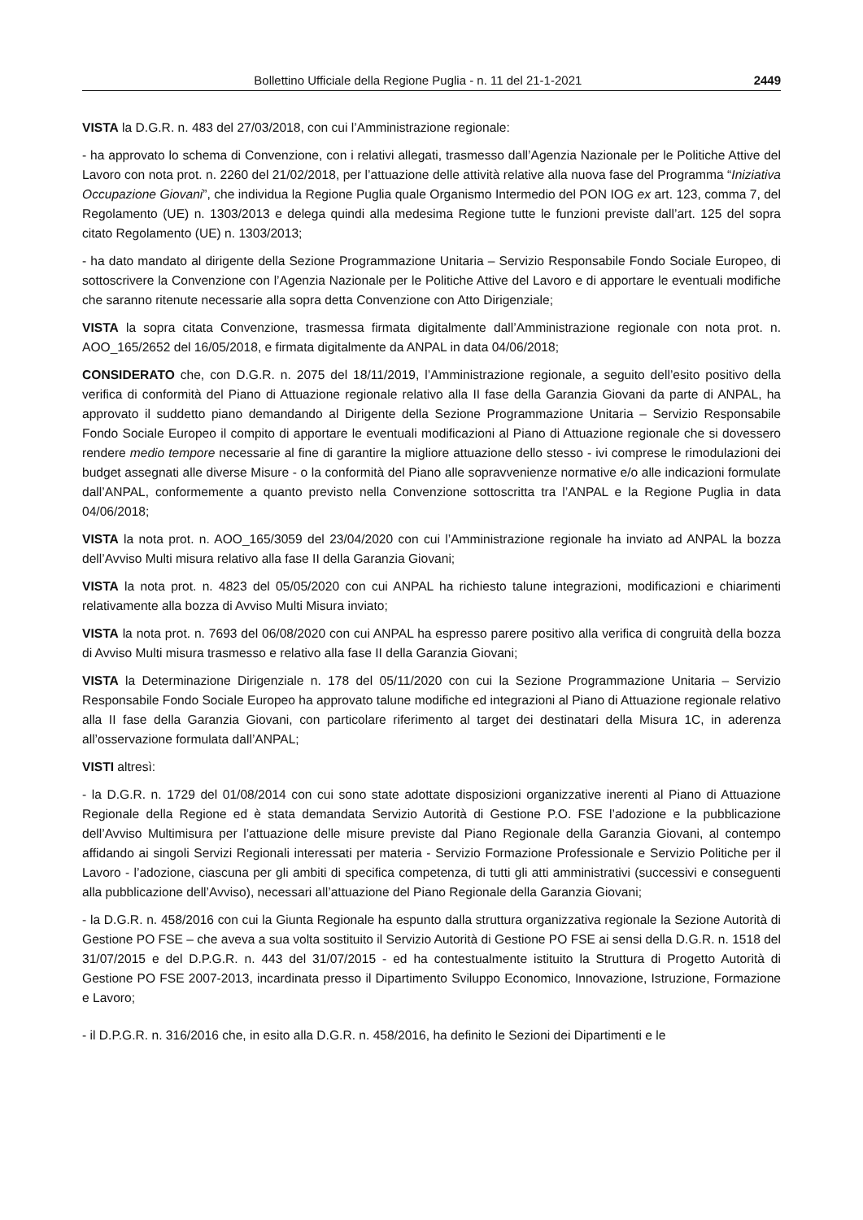Bollettino Ufficiale della Regione Puglia - n. 11 del 21-1-2021 2449
VISTA la D.G.R. n. 483 del 27/03/2018, con cui l’Amministrazione regionale:
- ha approvato lo schema di Convenzione, con i relativi allegati, trasmesso dall’Agenzia Nazionale per le Politiche Attive del Lavoro con nota prot. n. 2260 del 21/02/2018, per l’attuazione delle attività relative alla nuova fase del Programma “Iniziativa Occupazione Giovani”, che individua la Regione Puglia quale Organismo Intermedio del PON IOG ex art. 123, comma 7, del Regolamento (UE) n. 1303/2013 e delega quindi alla medesima Regione tutte le funzioni previste dall’art. 125 del sopra citato Regolamento (UE) n. 1303/2013;
- ha dato mandato al dirigente della Sezione Programmazione Unitaria – Servizio Responsabile Fondo Sociale Europeo, di sottoscrivere la Convenzione con l’Agenzia Nazionale per le Politiche Attive del Lavoro e di apportare le eventuali modifiche che saranno ritenute necessarie alla sopra detta Convenzione con Atto Dirigenziale;
VISTA la sopra citata Convenzione, trasmessa firmata digitalmente dall’Amministrazione regionale con nota prot. n. AOO_165/2652 del 16/05/2018, e firmata digitalmente da ANPAL in data 04/06/2018;
CONSIDERATO che, con D.G.R. n. 2075 del 18/11/2019, l’Amministrazione regionale, a seguito dell’esito positivo della verifica di conformità del Piano di Attuazione regionale relativo alla II fase della Garanzia Giovani da parte di ANPAL, ha approvato il suddetto piano demandando al Dirigente della Sezione Programmazione Unitaria – Servizio Responsabile Fondo Sociale Europeo il compito di apportare le eventuali modificazioni al Piano di Attuazione regionale che si dovessero rendere medio tempore necessarie al fine di garantire la migliore attuazione dello stesso - ivi comprese le rimodulazioni dei budget assegnati alle diverse Misure - o la conformità del Piano alle sopravvenienze normative e/o alle indicazioni formulate dall’ANPAL, conformemente a quanto previsto nella Convenzione sottoscritta tra l’ANPAL e la Regione Puglia in data 04/06/2018;
VISTA la nota prot. n. AOO_165/3059 del 23/04/2020 con cui l’Amministrazione regionale ha inviato ad ANPAL la bozza dell’Avviso Multi misura relativo alla fase II della Garanzia Giovani;
VISTA la nota prot. n. 4823 del 05/05/2020 con cui ANPAL ha richiesto talune integrazioni, modificazioni e chiarimenti relativamente alla bozza di Avviso Multi Misura inviato;
VISTA la nota prot. n. 7693 del 06/08/2020 con cui ANPAL ha espresso parere positivo alla verifica di congruità della bozza di Avviso Multi misura trasmesso e relativo alla fase II della Garanzia Giovani;
VISTA la Determinazione Dirigenziale n. 178 del 05/11/2020 con cui la Sezione Programmazione Unitaria – Servizio Responsabile Fondo Sociale Europeo ha approvato talune modifiche ed integrazioni al Piano di Attuazione regionale relativo alla II fase della Garanzia Giovani, con particolare riferimento al target dei destinatari della Misura 1C, in aderenza all’osservazione formulata dall’ANPAL;
VISTI altresì:
- la D.G.R. n. 1729 del 01/08/2014 con cui sono state adottate disposizioni organizzative inerenti al Piano di Attuazione Regionale della Regione ed è stata demandata Servizio Autorità di Gestione P.O. FSE l’adozione e la pubblicazione dell’Avviso Multimisura per l’attuazione delle misure previste dal Piano Regionale della Garanzia Giovani, al contempo affidando ai singoli Servizi Regionali interessati per materia - Servizio Formazione Professionale e Servizio Politiche per il Lavoro - l’adozione, ciascuna per gli ambiti di specifica competenza, di tutti gli atti amministrativi (successivi e conseguenti alla pubblicazione dell’Avviso), necessari all’attuazione del Piano Regionale della Garanzia Giovani;
- la D.G.R. n. 458/2016 con cui la Giunta Regionale ha espunto dalla struttura organizzativa regionale la Sezione Autorità di Gestione PO FSE – che aveva a sua volta sostituito il Servizio Autorità di Gestione PO FSE ai sensi della D.G.R. n. 1518 del 31/07/2015 e del D.P.G.R. n. 443 del 31/07/2015 - ed ha contestualmente istituito la Struttura di Progetto Autorità di Gestione PO FSE 2007-2013, incardinata presso il Dipartimento Sviluppo Economico, Innovazione, Istruzione, Formazione e Lavoro;
- il D.P.G.R. n. 316/2016 che, in esito alla D.G.R. n. 458/2016, ha definito le Sezioni dei Dipartimenti e le